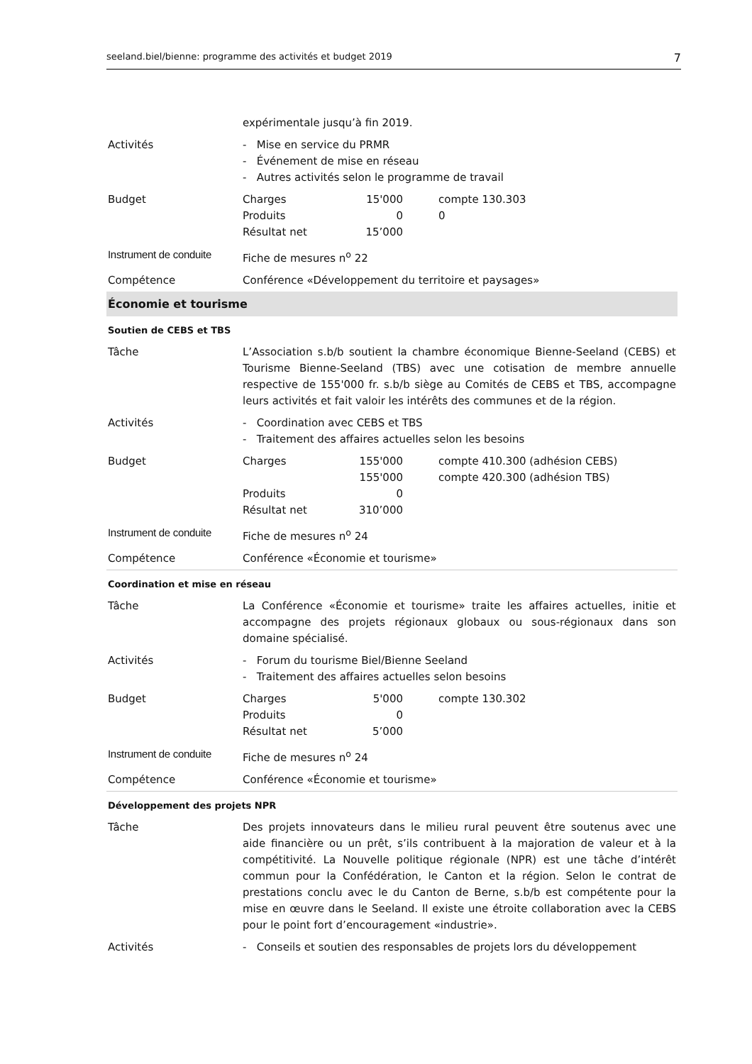seeland.biel/bienne: programme des activités et budget 2019 7
| | expérimentale jusqu’à fin 2019. |
| Activités | - Mise en service du PRMR - Événement de mise en réseau - Autres activités selon le programme de travail |
| Budget | Charges 15'000 compte 130.303 Produits 0 0 Résultat net 15’000 |
| Instrument de conduite | Fiche de mesures n<sup>o</sup> 22 |
| Compétence | Conférence «Développement du territoire et paysages» |
| Économie et tourisme | |
| Soutien de CEBS et TBS | |
| Tâche | L’Association s.b/b soutient la chambre économique Bienne-Seeland (CEBS) et Tourisme Bienne-Seeland (TBS) avec une cotisation de membre annuelle respective de 155'000 fr. s.b/b siège au Comités de CEBS et TBS, accompagne leurs activités et fait valoir les intérêts des communes et de la région. |
| Activités | - Coordination avec CEBS et TBS - Traitement des affaires actuelles selon les besoins |
| Budget | Charges 155'000 compte 410.300 (adhésion CEBS) 155'000 compte 420.300 (adhésion TBS) Produits 0 Résultat net 310’000 |
| Instrument de conduite | Fiche de mesures n<sup>o</sup> 24 |
| Compétence | Conférence «Économie et tourisme» |
| Coordination et mise en réseau | |
| Tâche | La Conférence «Économie et tourisme» traite les affaires actuelles, initie et accompagne des projets régionaux globaux ou sous-régionaux dans son domaine spécialisé. |
| Activités | - Forum du tourisme Biel/Bienne Seeland - Traitement des affaires actuelles selon besoins |
| Budget | Charges 5'000 compte 130.302 Produits 0 Résultat net 5’000 |
| Instrument de conduite | Fiche de mesures n<sup>o</sup> 24 |
| Compétence | Conférence «Économie et tourisme» |
| Développement des projets NPR | |
| Tâche | Des projets innovateurs dans le milieu rural peuvent être soutenus avec une aide financière ou un prêt, s’ils contribuent à la majoration de valeur et à la compétitivité. La Nouvelle politique régionale (NPR) est une tâche d’intérêt commun pour la Confédération, le Canton et la région. Selon le contrat de prestations conclu avec le du Canton de Berne, s.b/b est compétente pour la mise en œuvre dans le Seeland. Il existe une étroite collaboration avec la CEBS pour le point fort d’encouragement «industrie». |
| Activités | - Conseils et soutien des responsables de projets lors du développement |